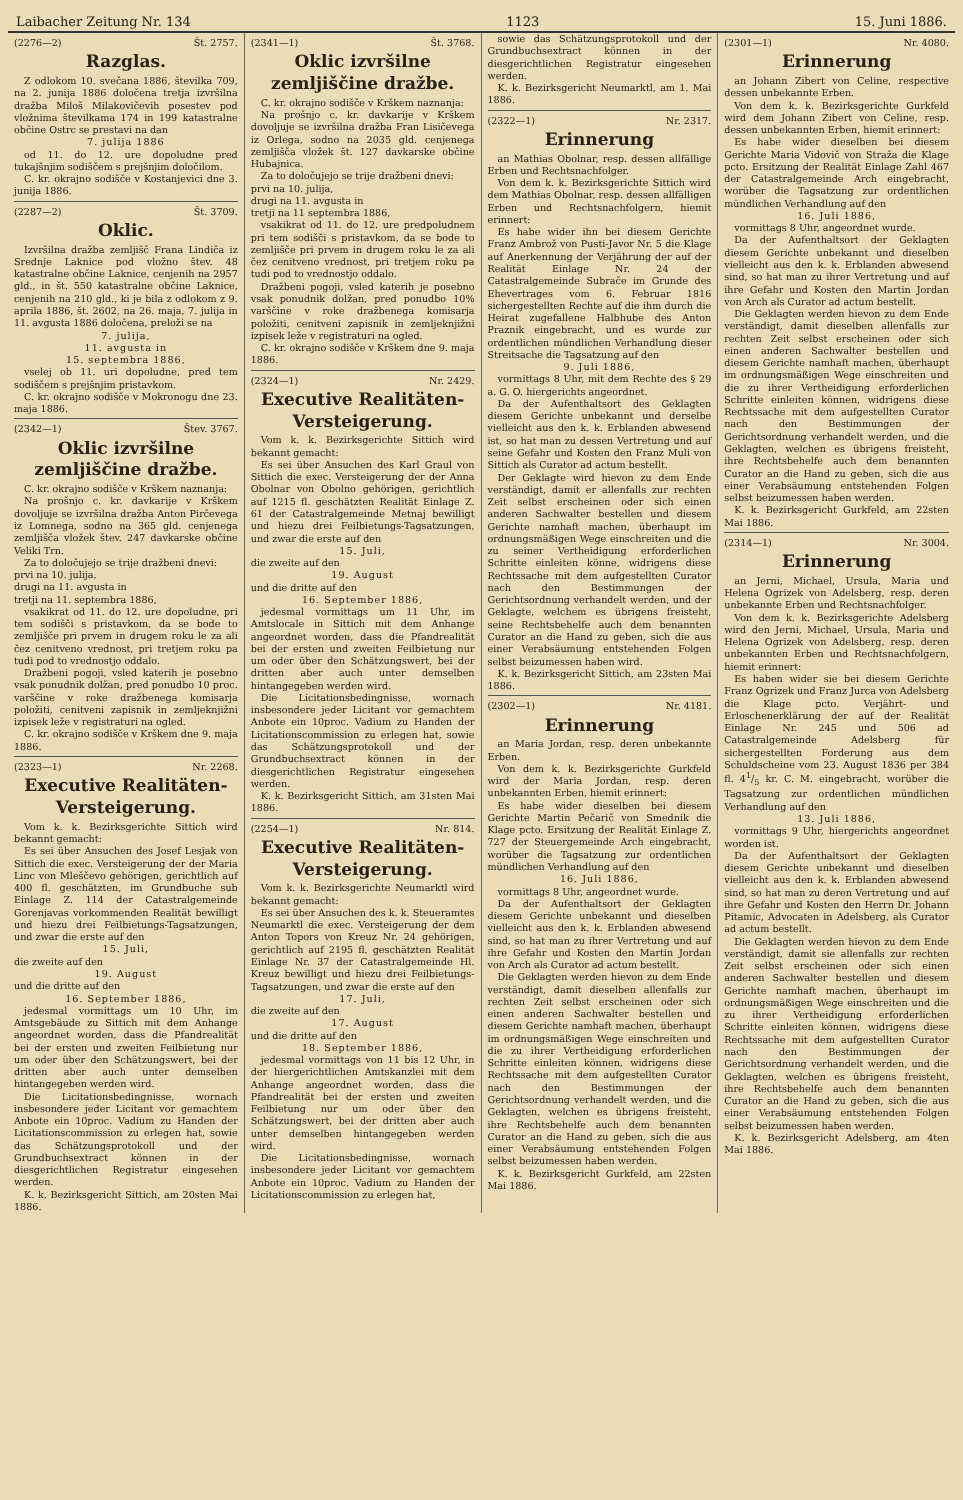Laibacher Zeitung Nr. 134 1123 15. Juni 1886.
(2276—2) Št. 2757.
Razglas.
Z odlokom 10. svečana 1886, številka 709, na 2. junija 1886 določena tretja izvršilna dražba Miloš Milakovičevih posestev pod vložnima številkama 174 in 199 katastralne občine Ostrc se prestavi na dan
7. julija 1886
od 11. do 12. ure dopoludne pred tukajšnjim sodiščem s prejšnjim določilom.
C. kr. okrajno sodišče v Kostanjevici dne 3. junija 1886.
(2287—2) Št. 3709.
Oklic.
Izvršilna dražba zemljišč Frana Lindiča iz Srednje Laknice pod vložno štev. 48 katastralne občine Laknice, cenjenih na 2957 gld., in št. 550 katastralne občine Laknice, cenjenih na 210 gld., ki je bila z odlokom z 9. aprila 1886, št. 2602, na 26. maja, 7. julija in 11. avgusta 1886 določena, preloži se na
7. julija,
11. avgusta in
15. septembra 1886,
vselej ob 11. uri dopoludne, pred tem sodiščem s prejšnjim pristavkom.
C. kr. okrajno sodišče v Mokronogu dne 23. maja 1886.
(2342—1) Štev. 3767.
Oklic izvršilne zemljiščine dražbe.
C. kr. okrajno sodišče v Krškem naznanja:
Na prošnjo c. kr. davkarije v Krškem dovoljuje se izvršilna dražba Anton Pirčevega iz Lomnega, sodno na 365 gld. cenjenega zemljišča vložek štev. 247 davkarske občine Veliki Trn.
Za to določujejo se trije dražbeni dnevi:
prvi na 10. julija,
drugi na 11. avgusta in
tretji na 11. septembra 1886,
vsakikrat od 11. do 12. ure dopoludne, pri tem sodišči s pristavkom, da se bode to zemljišče pri prvem in drugem roku le za ali čez cenitveno vrednost, pri tretjem roku pa tudi pod to vrednostjo oddalo.
Dražbeni pogoji, vsled katerih je posebno vsak ponudnik dolžan, pred ponudbo 10 proc. varščine v roke dražbenega komisarja položiti, cenitveni zapisnik in zemljeknjižni izpisek leže v registraturi na ogled.
C. kr. okrajno sodišče v Krškem dne 9. maja 1886.
(2323—1) Nr. 2268.
Executive Realitäten-Versteigerung.
Vom k. k. Bezirksgerichte Sittich wird bekannt gemacht:
Es sei über Ansuchen des Josef Lesjak von Sittich die exec. Versteigerung der der Maria Linc von Mleščevo gehörigen, gerichtlich auf 400 fl. geschätzten, im Grundbuche sub Einlage Z. 114 der Catastralgemeinde Gorenjavas vorkommenden Realität bewilligt und hiezu drei Feilbietungs-Tagsatzungen, und zwar die erste auf den
15. Juli,
die zweite auf den
19. August
und die dritte auf den
16. September 1886,
jedesmal vormittags um 10 Uhr, im Amtsgebäude zu Sittich mit dem Anhange angeordnet worden, dass die Pfandrealität bei der ersten und zweiten Feilbietung nur um oder über den Schätzungswert, bei der dritten aber auch unter demselben hintangegeben werden wird.
Die Licitationsbedingnisse, wornach insbesondere jeder Licitant vor gemachtem Anbote ein 10proc. Vadium zu Handen der Licitationscommission zu erlegen hat, sowie das Schätzungsprotokoll und der Grundbuchsextract können in der diesgerichtlichen Registratur eingesehen werden.
K. k. Bezirksgericht Sittich, am 20sten Mai 1886.
(2341—1) Št. 3768.
Oklic izvršilne zemljiščine dražbe.
C. kr. okrajno sodišče v Krškem naznanja:
Na prošnjo c. kr. davkarije v Krškem dovoljuje se izvršilna dražba Fran Lisičevega iz Orlega, sodno na 2035 gld. cenjenega zemljišča vložek št. 127 davkarske občine Hubajnica.
Za to določujejo se trije dražbeni dnevi:
prvi na 10. julija,
drugi na 11. avgusta in
tretji na 11 septembra 1886,
vsakikrat od 11. do 12. ure predpoludnem pri tem sodišči s pristavkom, da se bode to zemljišče pri prvem in drugem roku le za ali čez cenitveno vrednost, pri tretjem roku pa tudi pod to vrednostjo oddalo.
Dražbeni pogoji, vsled katerih je posebno vsak ponudnik dolžan, pred ponudbo 10% varščine v roke dražbenega komisarja položiti, cenitveni zapisnik in zemljeknjižni izpisek leže v registraturi na ogled.
C. kr. okrajno sodišče v Krškem dne 9. maja 1886.
(2324—1) Nr. 2429.
Executive Realitäten-Versteigerung.
Vom k. k. Bezirksgerichte Sittich wird bekannt gemacht:
Es sei über Ansuchen des Karl Graul von Sittich die exec. Versteigerung der der Anna Obolnar von Obolno gehörigen, gerichtlich auf 1215 fl. geschätzten Realität Einlage Z. 61 der Catastralgemeinde Metnaj bewilligt und hiezu drei Feilbietungs-Tagsatzungen, und zwar die erste auf den
15. Juli,
die zweite auf den
19. August
und die dritte auf den
16. September 1886,
jedesmal vormittags um 11 Uhr, im Amtslocale in Sittich mit dem Anhange angeordnet worden, dass die Pfandrealität bei der ersten und zweiten Feilbietung nur um oder über den Schätzungswert, bei der dritten aber auch unter demselben hintangegeben werden wird.
Die Licitationsbedingnisse, wornach insbesondere jeder Licitant vor gemachtem Anbote ein 10proc. Vadium zu Handen der Licitationscommission zu erlegen hat, sowie das Schätzungsprotokoll und der Grundbuchsextract können in der diesgerichtlichen Registratur eingesehen werden.
K. k. Bezirksgericht Sittich, am 31sten Mai 1886.
(2254—1) Nr. 814.
Executive Realitäten-Versteigerung.
Vom k. k. Bezirksgerichte Neumarktl wird bekannt gemacht:
Es sei über Ansuchen des k. k. Steueramtes Neumarktl die exec. Versteigerung der dem Anton Topors von Kreuz Nr. 24 gehörigen, gerichtlich auf 2195 fl. geschätzten Realität Einlage Nr. 37 der Catastralgemeinde Hl. Kreuz bewilligt und hiezu drei Feilbietungs-Tagsatzungen, und zwar die erste auf den
17. Juli,
die zweite auf den
17. August
und die dritte auf den
18. September 1886,
jedesmal vormittags von 11 bis 12 Uhr, in der hiergerichtlichen Amtskanzlei mit dem Anhange angeordnet worden, dass die Pfandrealität bei der ersten und zweiten Feilbietung nur um oder über den Schätzungswert, bei der dritten aber auch unter demselben hintangegeben werden wird.
Die Licitationsbedingnisse, wornach insbesondere jeder Licitant vor gemachtem Anbote ein 10proc. Vadium zu Handen der Licitationscommission zu erlegen hat,
sowie das Schätzungsprotokoll und der Grundbuchsextract können in der diesgerichtlichen Registratur eingesehen werden.
K. k. Bezirksgericht Neumarktl, am 1. Mai 1886.
(2322—1) Nr. 2317.
Erinnerung
an Mathias Obolnar, resp. dessen allfällige Erben und Rechtsnachfolger.
Von dem k. k. Bezirksgerichte Sittich wird dem Mathias Obolnar, resp. dessen allfälligen Erben und Rechtsnachfolgern, hiemit erinnert:
Es habe wider ihn bei diesem Gerichte Franz Ambrož von Pusti-Javor Nr. 5 die Klage auf Anerkennung der Verjährung der auf der Realität Einlage Nr. 24 der Catastralgemeinde Subrače im Grunde des Ehevertrages vom 6. Februar 1816 sichergestellten Rechte auf die ihm durch die Heirat zugefallene Halbhube des Anton Praznik eingebracht, und es wurde zur ordentlichen mündlichen Verhandlung dieser Streitsache die Tagsatzung auf den
9. Juli 1886,
vormittags 8 Uhr, mit dem Rechte des § 29 a. G. O. hiergerichts angeordnet.
Da der Aufenthaltsort des Geklagten diesem Gerichte unbekannt und derselbe vielleicht aus den k. k. Erblanden abwesend ist, so hat man zu dessen Vertretung und auf seine Gefahr und Kosten den Franz Muli von Sittich als Curator ad actum bestellt.
Der Geklagte wird hievon zu dem Ende verständigt, damit er allenfalls zur rechten Zeit selbst erscheinen oder sich einen anderen Sachwalter bestellen und diesem Gerichte namhaft machen, überhaupt im ordnungsmäßigen Wege einschreiten und die zu seiner Vertheidigung erforderlichen Schritte einleiten könne, widrigens diese Rechtssache mit dem aufgestellten Curator nach den Bestimmungen der Gerichtsordnung verhandelt werden, und der Geklagte, welchem es übrigens freisteht, seine Rechtsbehelfe auch dem benannten Curator an die Hand zu geben, sich die aus einer Verabsäumung entstehenden Folgen selbst beizumessen haben wird.
K. k. Bezirksgericht Sittich, am 23sten Mai 1886.
(2302—1) Nr. 4181.
Erinnerung
an Maria Jordan, resp. deren unbekannte Erben.
Von dem k. k. Bezirksgerichte Gurkfeld wird der Maria Jordan, resp. deren unbekannten Erben, hiemit erinnert:
Es habe wider dieselben bei diesem Gerichte Martin Pečarič von Smednik die Klage pcto. Ersitzung der Realität Einlage Z. 727 der Steuergemeinde Arch eingebracht, worüber die Tagsatzung zur ordentlichen mündlichen Verhandlung auf den
16. Juli 1886,
vormittags 8 Uhr, angeordnet wurde.
Da der Aufenthaltsort der Geklagten diesem Gerichte unbekannt und dieselben vielleicht aus den k. k. Erblanden abwesend sind, so hat man zu ihrer Vertretung und auf ihre Gefahr und Kosten den Martin Jordan von Arch als Curator ad actum bestellt.
Die Geklagten werden hievon zu dem Ende verständigt, damit dieselben allenfalls zur rechten Zeit selbst erscheinen oder sich einen anderen Sachwalter bestellen und diesem Gerichte namhaft machen, überhaupt im ordnungsmäßigen Wege einschreiten und die zu ihrer Vertheidigung erforderlichen Schritte einleiten können, widrigens diese Rechtssache mit dem aufgestellten Curator nach den Bestimmungen der Gerichtsordnung verhandelt werden, und die Geklagten, welchen es übrigens freisteht, ihre Rechtsbehelfe auch dem benannten Curator an die Hand zu geben, sich die aus einer Verabsäumung entstehenden Folgen selbst beizumessen haben werden.
K. k. Bezirksgericht Gurkfeld, am 22sten Mai 1886.
(2301—1) Nr. 4080.
Erinnerung
an Johann Zibert von Celine, respective dessen unbekannte Erben.
Von dem k. k. Bezirksgerichte Gurkfeld wird dem Johann Zibert von Celine, resp. dessen unbekannten Erben, hiemit erinnert:
Es habe wider dieselben bei diesem Gerichte Maria Vidovič von Straža die Klage pcto. Ersitzung der Realität Einlage Zahl 467 der Catastralgemeinde Arch eingebracht, worüber die Tagsatzung zur ordentlichen mündlichen Verhandlung auf den
16. Juli 1886,
vormittags 8 Uhr, angeordnet wurde.
Da der Aufenthaltsort der Geklagten diesem Gerichte unbekannt und dieselben vielleicht aus den k. k. Erblanden abwesend sind, so hat man zu ihrer Vertretung und auf ihre Gefahr und Kosten den Martin Jordan von Arch als Curator ad actum bestellt.
Die Geklagten werden hievon zu dem Ende verständigt, damit dieselben allenfalls zur rechten Zeit selbst erscheinen oder sich einen anderen Sachwalter bestellen und diesem Gerichte namhaft machen, überhaupt im ordnungsmäßigen Wege einschreiten und die zu ihrer Vertheidigung erforderlichen Schritte einleiten können, widrigens diese Rechtssache mit dem aufgestellten Curator nach den Bestimmungen der Gerichtsordnung verhandelt werden, und die Geklagten, welchen es übrigens freisteht, ihre Rechtsbehelfe auch dem benannten Curator an die Hand zu geben, sich die aus einer Verabsäumung entstehenden Folgen selbst beizumessen haben werden.
K. k. Bezirksgericht Gurkfeld, am 22sten Mai 1886.
(2314—1) Nr. 3004.
Erinnerung
an Jerni, Michael, Ursula, Maria und Helena Ogrizek von Adelsberg, resp. deren unbekannte Erben und Rechtsnachfolger.
Von dem k. k. Bezirksgerichte Adelsberg wird den Jerni, Michael, Ursula, Maria und Helena Ogrizek von Adelsberg, resp. deren unbekannten Erben und Rechtsnachfolgern, hiemit erinnert:
Es haben wider sie bei diesem Gerichte Franz Ogrizek und Franz Jurca von Adelsberg die Klage pcto. Verjährt- und Erloschenerklärung der auf der Realität Einlage Nr. 245 und 506 ad Catastralgemeinde Adelsberg für sichergestellten Forderung aus dem Schuldscheine vom 23. August 1836 per 384 fl. 41/5 kr. C. M. eingebracht, worüber die Tagsatzung zur ordentlichen mündlichen Verhandlung auf den
13. Juli 1886,
vormittags 9 Uhr, hiergerichts angeordnet worden ist.
Da der Aufenthaltsort der Geklagten diesem Gerichte unbekannt und dieselben vielleicht aus den k. k. Erblanden abwesend sind, so hat man zu deren Vertretung und auf ihre Gefahr und Kosten den Herrn Dr. Johann Pitamic, Advocaten in Adelsberg, als Curator ad actum bestellt.
Die Geklagten werden hievon zu dem Ende verständigt, damit sie allenfalls zur rechten Zeit selbst erscheinen oder sich einen anderen Sachwalter bestellen und diesem Gerichte namhaft machen, überhaupt im ordnungsmäßigen Wege einschreiten und die zu ihrer Vertheidigung erforderlichen Schritte einleiten können, widrigens diese Rechtssache mit dem aufgestellten Curator nach den Bestimmungen der Gerichtsordnung verhandelt werden, und die Geklagten, welchen es übrigens freisteht, ihre Rechtsbehelfe auch dem benannten Curator an die Hand zu geben, sich die aus einer Verabsäumung entstehenden Folgen selbst beizumessen haben werden.
K. k. Bezirksgericht Adelsberg, am 4ten Mai 1886.